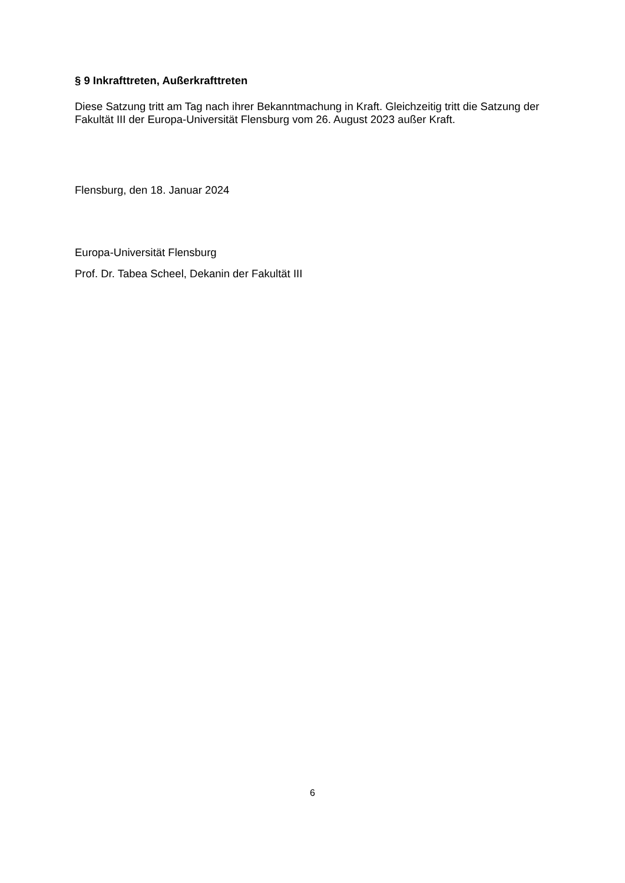§ 9 Inkrafttreten, Außerkrafttreten
Diese Satzung tritt am Tag nach ihrer Bekanntmachung in Kraft. Gleichzeitig tritt die Satzung der Fakultät III der Europa-Universität Flensburg vom 26. August 2023 außer Kraft.
Flensburg, den 18. Januar 2024
Europa-Universität Flensburg
Prof. Dr. Tabea Scheel, Dekanin der Fakultät III
6